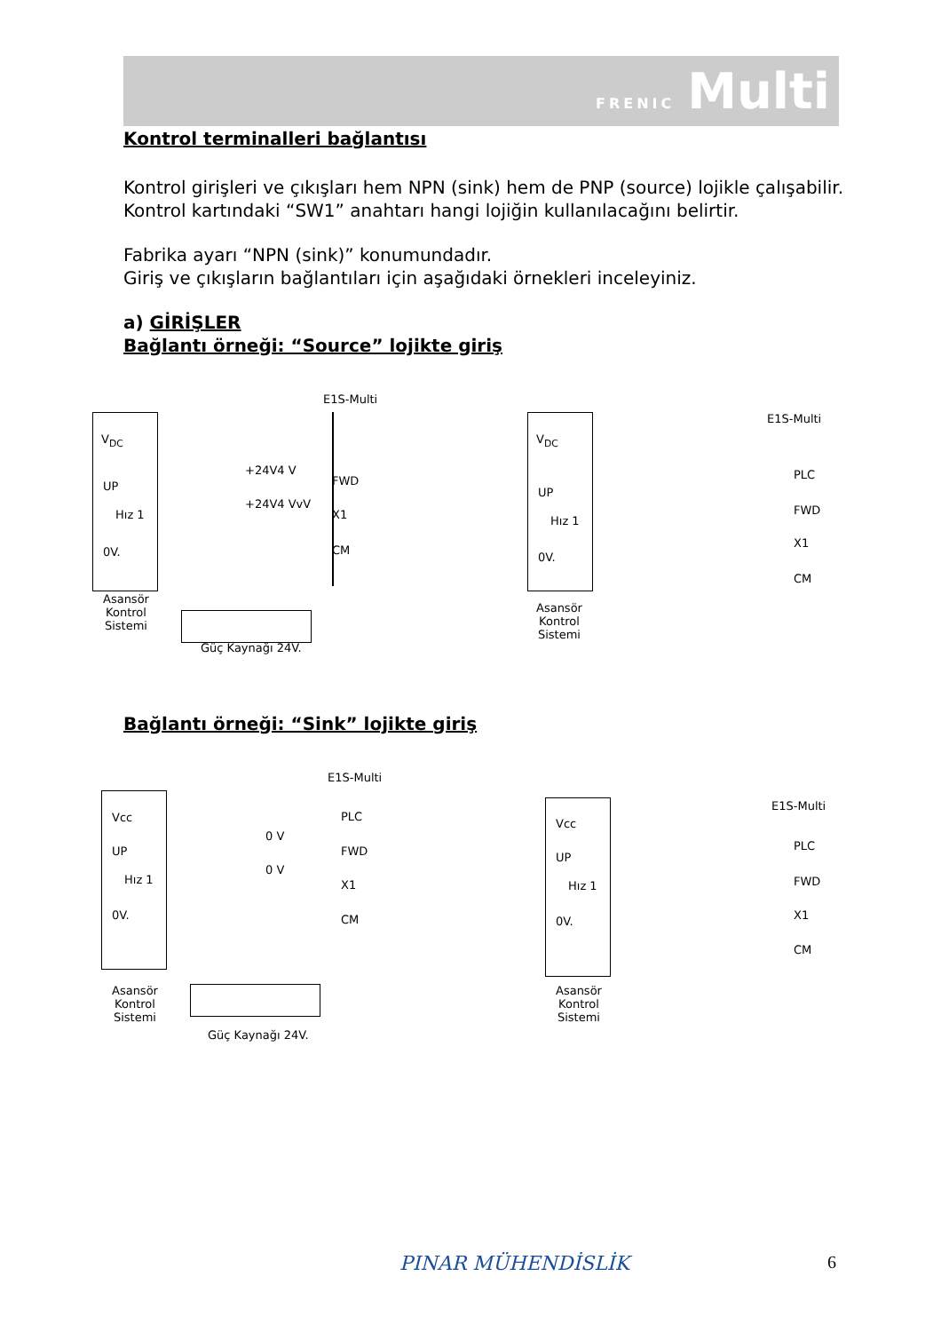FRENIC Multi
Kontrol terminalleri bağlantısı
Kontrol girişleri ve çıkışları hem NPN (sink) hem de PNP (source) lojikle çalışabilir. Kontrol kartındaki “SW1” anahtarı hangi lojiğin kullanılacağını belirtir.
Fabrika ayarı “NPN (sink)” konumundadır.
Giriş ve çıkışların bağlantıları için aşağıdaki örnekleri inceleyiniz.
a) GİRİŞLER
Bağlantı örneği: “Source” lojikte giriş
E1S-Multi
V<sub>DC</sub>
UP
Hız 1
0V.
+24V4 V
+24V4 VvV
FWD
X1
CM
Asansör
Kontrol
Sistemi
Güç Kaynağı 24V.
E1S-Multi
V<sub>DC</sub>
UP
Hız 1
0V.
PLC
FWD
X1
CM
Asansör
Kontrol
Sistemi
Bağlantı örneği: “Sink” lojikte giriş
E1S-Multi
Vcc
UP
Hız 1
0V.
0 V
0 V
PLC
FWD
X1
CM
Asansör
Kontrol
Sistemi
Güç Kaynağı 24V.
E1S-Multi
Vcc
UP
Hız 1
0V.
PLC
FWD
X1
CM
Asansör
Kontrol
Sistemi
PINAR MÜHENDİSLİK 6